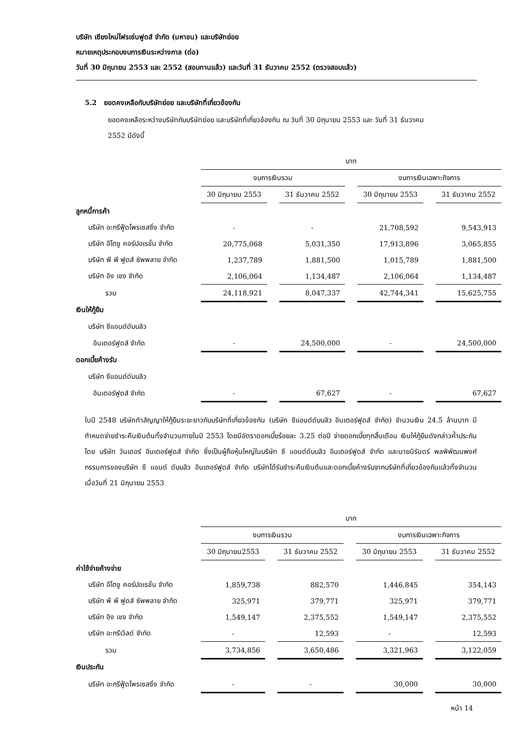บริษัท เชียงใหม่โฟรเซ่นฟูดส์ จำกัด (มหาชน) และบริษัทย่อย
หมายเหตุประกอบงบการเงินระหว่างกาล (ต่อ)
วันที่ 30 มิถุนายน 2553 และ 2552 (สอบทานแล้ว) และวันที่ 31 ธันวาคม 2552 (ตรวจสอบแล้ว)
5.2 ยอดคงเหลือกับบริษัทย่อย และบริษัทที่เกี่ยวข้องกัน
ยอดคงเหลือระหว่างบริษัทกับบริษัทย่อย และบริษัทที่เกี่ยวข้องกัน ณ วันที่ 30 มิถุนายน 2553 และ วันที่ 31 ธันวาคม
2552 มีดังนี้
| | บาท | | | | | | |
| | งบการเงินรวม | | | | งบการเงินเฉพาะกิจการ | | |
| | 30 มิถุนายน 2553 | | 31 ธันวาคม 2552 | | 30 มิถุนายน 2553 | | 31 ธันวาคม 2552 |
| ลูกหนี้การค้า | | | | | | | |
| บริษัท อะกรีฟู้ดโพรเซสซิ่ง จำกัด | - | | - | | 21,708,592 | | 9,543,913 |
| บริษัท อีโตชู คอร์ปอเรชั่น จำกัด | 20,775,068 | | 5,031,350 | | 17,913,896 | | 3,065,855 |
| บริษัท พี พี ฟูดส์ ซัพพลาย จำกัด | 1,237,789 | | 1,881,500 | | 1,015,789 | | 1,881,500 |
| บริษัท อิง เชง จำกัด | 2,106,064 | | 1,134,487 | | 2,106,064 | | 1,134,487 |
| รวม | 24,118,921 | | 8,047,337 | | 42,744,341 | | 15,625,755 |
| เงินให้กู้ยืม | | | | | | | |
| บริษัท ซีแอนด์ดับบลิว | | | | | | | |
| อินเตอร์ฟูดส์ จำกัด | - | | 24,500,000 | | - | | 24,500,000 |
| ดอกเบี้ยค้างรับ | | | | | | | |
| บริษัท ซีแอนด์ดับบลิว | | | | | | | |
| อินเตอร์ฟูดส์ จำกัด | - | | 67,627 | | - | | 67,627 |
ในปี 2548 บริษัททำสัญญาให้กู้ยืมระยะยาวกับบริษัทที่เกี่ยวข้องกัน (บริษัท ซีแอนด์ดับบลิว อินเตอร์ฟูดส์ จำกัด) จำนวนเงิน 24.5 ล้านบาท มีกำหนดจ่ายชำระคืนเงินต้นทั้งจำนวนภายในปี 2553 โดยมีอัตราดอกเบี้ยร้อยละ 3.25 ต่อปี จ่ายดอกเบี้ยทุกสิ้นเดือน เงินให้กู้ยืมดังกล่าวค้ำประกันโดย บริษัท วันเดอร์ อินเตอร์ฟูดส์ จำกัด ซึ่งเป็นผู้ถือหุ้นใหญ่ในบริษัท ซี แอนด์ดับบลิว อินเตอร์ฟูดส์ จำกัด และนายนิรันดร์ พลพิพัฒนพงศ์ กรรมการของบริษัท ซี แอนด์ ดับบลิว อินเตอร์ฟูดส์ จำกัด บริษัทได้รับชำระคืนเงินต้นและดอกเบี้ยค้างรับจากบริษัทที่เกี่ยวข้องกันแล้วทั้งจำนวน เมื่อวันที่ 21 มิถุนายน 2553
| | บาท | | | | | | |
| | งบการเงินรวม | | | | งบการเงินเฉพาะกิจการ | | |
| | 30 มิถุนายน2553 | | 31 ธันวาคม 2552 | | 30 มิถุนายน 2553 | | 31 ธันวาคม 2552 |
| ค่าใช้จ่ายค้างจ่าย | | | | | | | |
| บริษัท อีโตชู คอร์ปอเรชั่น จำกัด | 1,859,738 | | 882,570 | | 1,446,845 | | 354,143 |
| บริษัท พี พี ฟูดส์ ซัพพลาย จำกัด | 325,971 | | 379,771 | | 325,971 | | 379,771 |
| บริษัท อิง เชง จำกัด | 1,549,147 | | 2,375,552 | | 1,549,147 | | 2,375,552 |
| บริษัท อะกรีเวิลด์ จำกัด | - | | 12,593 | | - | | 12,593 |
| รวม | 3,734,856 | | 3,650,486 | | 3,321,963 | | 3,122,059 |
| เงินประกัน | | | | | | | |
| บริษัท อะกรีฟู้ดโพรเซสซิ่ง จำกัด | - | | - | | 30,000 | | 30,000 |
หน้า 14